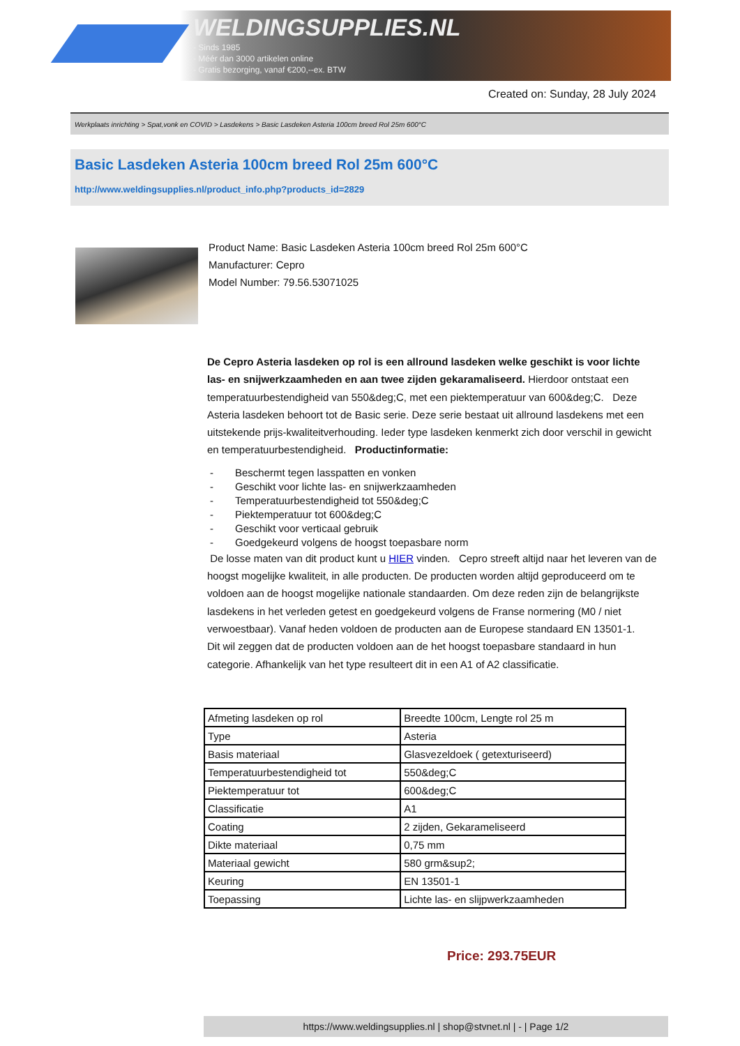WELDINGSUPPLIES.NL
- Sinds 1985
- Méér dan 3000 artikelen online
- Gratis bezorging, vanaf €200,--ex. BTW
Created on: Sunday, 28 July 2024
Werkplaats inrichting > Spat,vonk en COVID > Lasdekens > Basic Lasdeken Asteria 100cm breed Rol 25m 600°C
Basic Lasdeken Asteria 100cm breed Rol 25m 600°C
http://www.weldingsupplies.nl/product_info.php?products_id=2829
Product Name: Basic Lasdeken Asteria 100cm breed Rol 25m 600°C
Manufacturer: Cepro
Model Number: 79.56.53071025
De Cepro Asteria lasdeken op rol is een allround lasdeken welke geschikt is voor lichte las- en snijwerkzaamheden en aan twee zijden gekaramaliseerd. Hierdoor ontstaat een temperatuurbestendigheid van 550&deg;C, met een piektemperatuur van 600&deg;C. Deze Asteria lasdeken behoort tot de Basic serie. Deze serie bestaat uit allround lasdekens met een uitstekende prijs-kwaliteitverhouding. Ieder type lasdeken kenmerkt zich door verschil in gewicht en temperatuurbestendigheid. Productinformatie:
- Beschermt tegen lasspatten en vonken
- Geschikt voor lichte las- en snijwerkzaamheden
- Temperatuurbestendigheid tot 550&deg;C
- Piektemperatuur tot 600&deg;C
- Geschikt voor verticaal gebruik
- Goedgekeurd volgens de hoogst toepasbare norm
De losse maten van dit product kunt u HIER vinden. Cepro streeft altijd naar het leveren van de hoogst mogelijke kwaliteit, in alle producten. De producten worden altijd geproduceerd om te voldoen aan de hoogst mogelijke nationale standaarden. Om deze reden zijn de belangrijkste lasdekens in het verleden getest en goedgekeurd volgens de Franse normering (M0 / niet verwoestbaar). Vanaf heden voldoen de producten aan de Europese standaard EN 13501-1. Dit wil zeggen dat de producten voldoen aan de het hoogst toepasbare standaard in hun categorie. Afhankelijk van het type resulteert dit in een A1 of A2 classificatie.
| Afmeting lasdeken op rol | Breedte 100cm, Lengte rol 25 m |
| Type | Asteria |
| Basis materiaal | Glasvezeldoek ( getexturiseerd) |
| Temperatuurbestendigheid tot | 550&deg;C |
| Piektemperatuur tot | 600&deg;C |
| Classificatie | A1 |
| Coating | 2 zijden, Gekarameliseerd |
| Dikte materiaal | 0,75 mm |
| Materiaal gewicht | 580 grm&sup2; |
| Keuring | EN 13501-1 |
| Toepassing | Lichte las- en slijpwerkzaamheden |
Price: 293.75EUR
https://www.weldingsupplies.nl | shop@stvnet.nl | - | Page 1/2